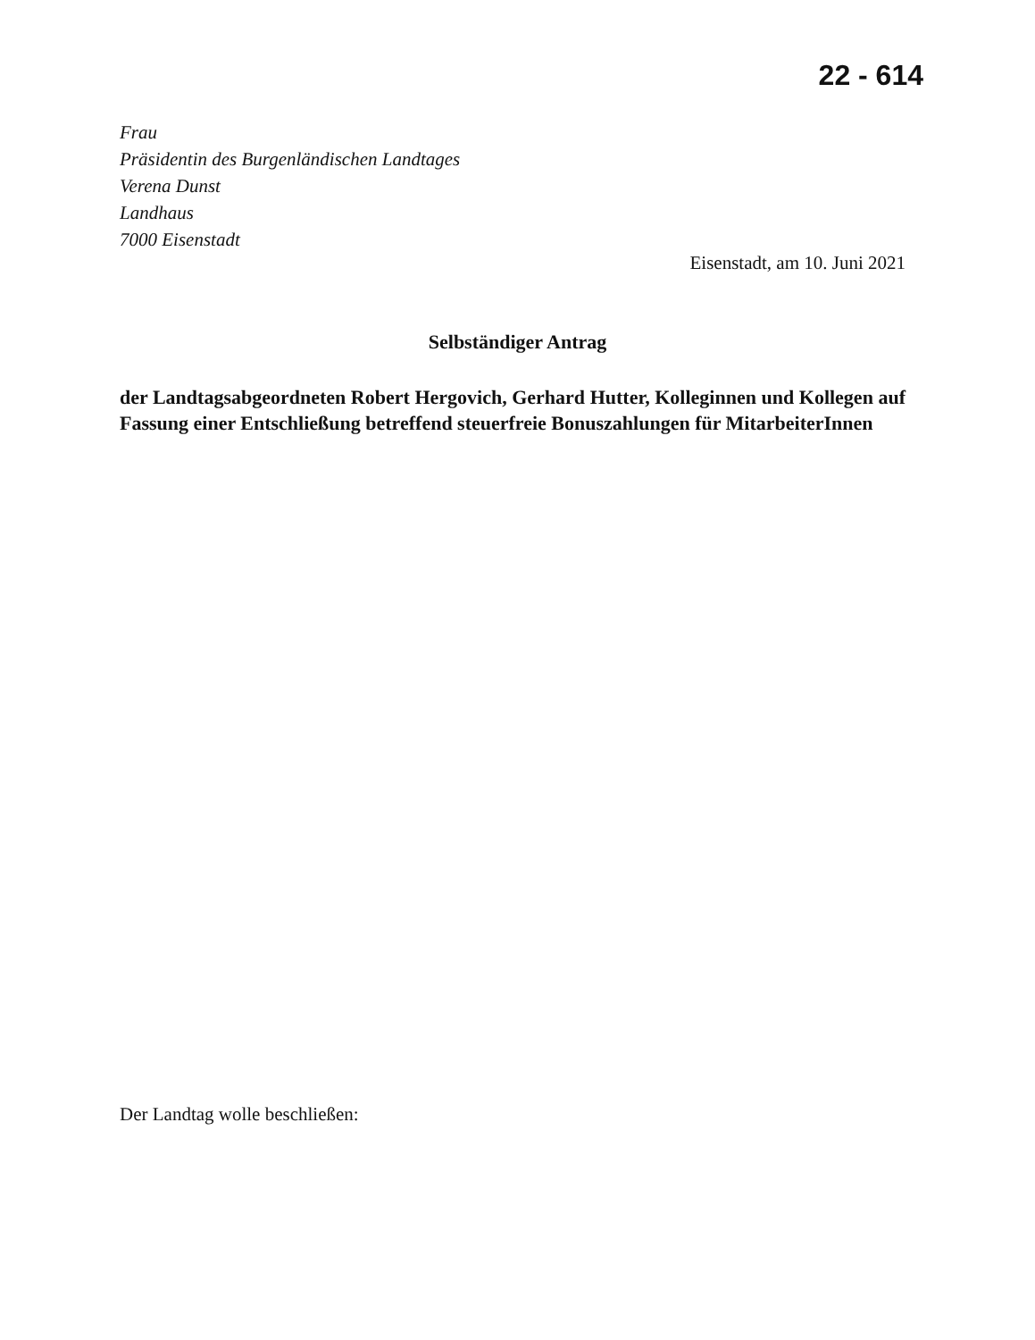22 - 614
Frau
Präsidentin des Burgenländischen Landtages
Verena Dunst
Landhaus
7000 Eisenstadt
Eisenstadt, am 10. Juni 2021
Selbständiger Antrag
der Landtagsabgeordneten Robert Hergovich, Gerhard Hutter, Kolleginnen und Kollegen auf Fassung einer Entschließung betreffend steuerfreie Bonuszahlungen für MitarbeiterInnen
Der Landtag wolle beschließen: